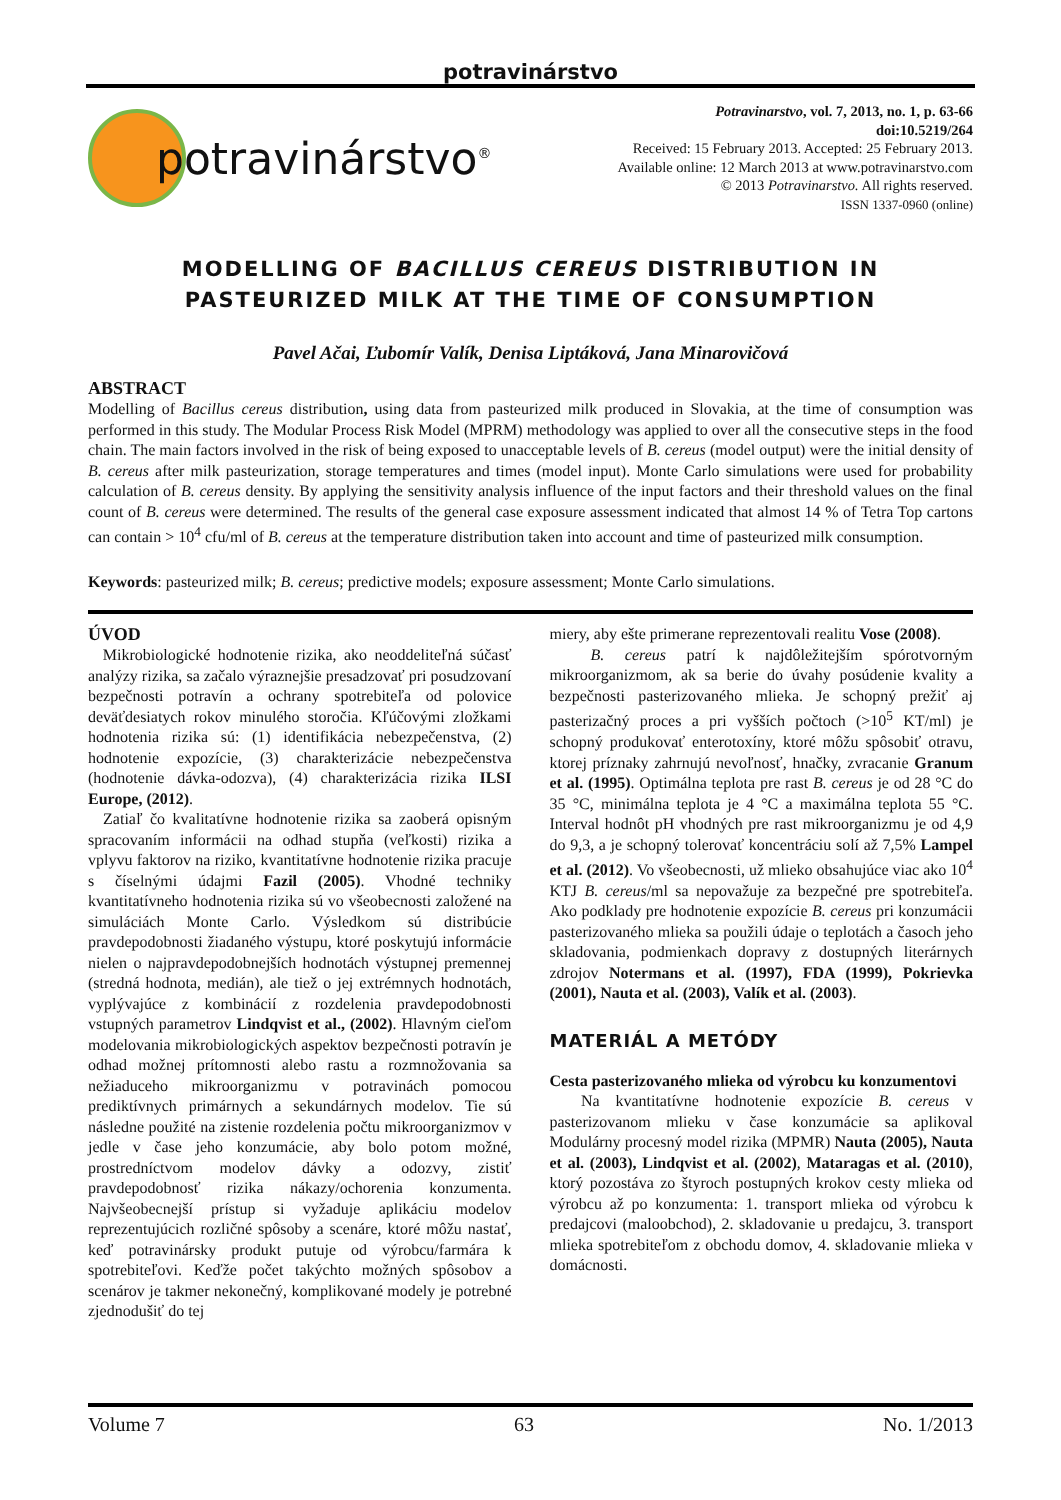potravinárstvo
potravinárstvo<sup>®</sup>
Potravinarstvo, vol. 7, 2013, no. 1, p. 63-66
doi:10.5219/264
Received: 15 February 2013. Accepted: 25 February 2013.
Available online: 12 March 2013 at www.potravinarstvo.com
© 2013 Potravinarstvo. All rights reserved.
ISSN 1337-0960 (online)
MODELLING OF BACILLUS CEREUS DISTRIBUTION IN
PASTEURIZED MILK AT THE TIME OF CONSUMPTION
Pavel Ačai, Ľubomír Valík, Denisa Liptáková, Jana Minarovičová
ABSTRACT
Modelling of Bacillus cereus distribution, using data from pasteurized milk produced in Slovakia, at the time of consumption was performed in this study. The Modular Process Risk Model (MPRM) methodology was applied to over all the consecutive steps in the food chain. The main factors involved in the risk of being exposed to unacceptable levels of B. cereus (model output) were the initial density of B. cereus after milk pasteurization, storage temperatures and times (model input). Monte Carlo simulations were used for probability calculation of B. cereus density. By applying the sensitivity analysis influence of the input factors and their threshold values on the final count of B. cereus were determined. The results of the general case exposure assessment indicated that almost 14 % of Tetra Top cartons can contain > 10<sup>4</sup> cfu/ml of B. cereus at the temperature distribution taken into account and time of pasteurized milk consumption.
Keywords: pasteurized milk; B. cereus; predictive models; exposure assessment; Monte Carlo simulations.
ÚVOD
Mikrobiologické hodnotenie rizika, ako neoddeliteľná súčasť analýzy rizika, sa začalo výraznejšie presadzovať pri posudzovaní bezpečnosti potravín a ochrany spotrebiteľa od polovice deväťdesiatych rokov minulého storočia. Kľúčovými zložkami hodnotenia rizika sú: (1) identifikácia nebezpečenstva, (2) hodnotenie expozície, (3) charakterizácie nebezpečenstva (hodnotenie dávka-odozva), (4) charakterizácia rizika ILSI Europe, (2012).
Zatiaľ čo kvalitatívne hodnotenie rizika sa zaoberá opisným spracovaním informácii na odhad stupňa (veľkosti) rizika a vplyvu faktorov na riziko, kvantitatívne hodnotenie rizika pracuje s číselnými údajmi Fazil (2005). Vhodné techniky kvantitatívneho hodnotenia rizika sú vo všeobecnosti založené na simuláciách Monte Carlo. Výsledkom sú distribúcie pravdepodobnosti žiadaného výstupu, ktoré poskytujú informácie nielen o najpravdepodobnejších hodnotách výstupnej premennej (stredná hodnota, medián), ale tiež o jej extrémnych hodnotách, vyplývajúce z kombinácií z rozdelenia pravdepodobnosti vstupných parametrov Lindqvist et al., (2002). Hlavným cieľom modelovania mikrobiologických aspektov bezpečnosti potravín je odhad možnej prítomnosti alebo rastu a rozmnožovania sa nežiaduceho mikroorganizmu v potravinách pomocou prediktívnych primárnych a sekundárnych modelov. Tie sú následne použité na zistenie rozdelenia počtu mikroorganizmov v jedle v čase jeho konzumácie, aby bolo potom možné, prostredníctvom modelov dávky a odozvy, zistiť pravdepodobnosť rizika nákazy/ochorenia konzumenta. Najvšeobecnejší prístup si vyžaduje aplikáciu modelov reprezentujúcich rozličné spôsoby a scenáre, ktoré môžu nastať, keď potravinársky produkt putuje od výrobcu/farmára k spotrebiteľovi. Keďže počet takýchto možných spôsobov a scenárov je takmer nekonečný, komplikované modely je potrebné zjednodušiť do tej
miery, aby ešte primerane reprezentovali realitu Vose (2008).
B. cereus patrí k najdôležitejším spórotvorným mikroorganizmom, ak sa berie do úvahy posúdenie kvality a bezpečnosti pasterizovaného mlieka. Je schopný prežiť aj pasterizačný proces a pri vyšších počtoch (>10<sup>5</sup> KT/ml) je schopný produkovať enterotoxíny, ktoré môžu spôsobiť otravu, ktorej príznaky zahrnujú nevoľnosť, hnačky, zvracanie Granum et al. (1995). Optimálna teplota pre rast B. cereus je od 28 °C do 35 °C, minimálna teplota je 4 °C a maximálna teplota 55 °C. Interval hodnôt pH vhodných pre rast mikroorganizmu je od 4,9 do 9,3, a je schopný tolerovať koncentráciu solí až 7,5% Lampel et al. (2012). Vo všeobecnosti, už mlieko obsahujúce viac ako 10<sup>4</sup> KTJ B. cereus/ml sa nepovažuje za bezpečné pre spotrebiteľa. Ako podklady pre hodnotenie expozície B. cereus pri konzumácii pasterizovaného mlieka sa použili údaje o teplotách a časoch jeho skladovania, podmienkach dopravy z dostupných literárnych zdrojov Notermans et al. (1997), FDA (1999), Pokrievka (2001), Nauta et al. (2003), Valík et al. (2003).
MATERIÁL A METÓDY
Cesta pasterizovaného mlieka od výrobcu ku konzumentovi
Na kvantitatívne hodnotenie expozície B. cereus v pasterizovanom mlieku v čase konzumácie sa aplikoval Modulárny procesný model rizika (MPMR) Nauta (2005), Nauta et al. (2003), Lindqvist et al. (2002), Mataragas et al. (2010), ktorý pozostáva zo štyroch postupných krokov cesty mlieka od výrobcu až po konzumenta: 1. transport mlieka od výrobcu k predajcovi (maloobchod), 2. skladovanie u predajcu, 3. transport mlieka spotrebiteľom z obchodu domov, 4. skladovanie mlieka v domácnosti.
Volume 7 63 No. 1/2013